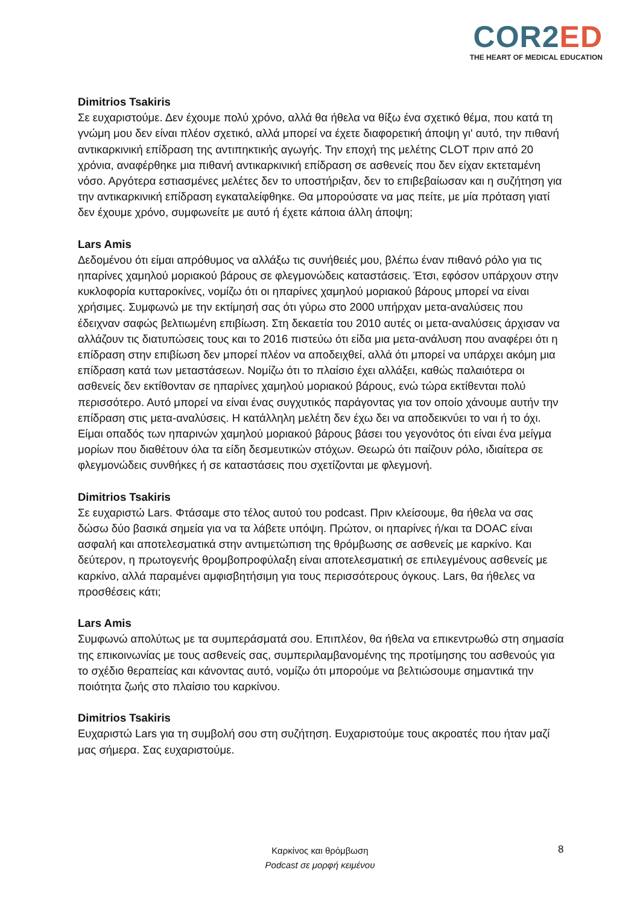COR2 ED
THE HEART OF MEDICAL EDUCATION
Dimitrios Tsakiris
Σε ευχαριστούμε. Δεν έχουμε πολύ χρόνο, αλλά θα ήθελα να θίξω ένα σχετικό θέμα, που κατά τη γνώμη μου δεν είναι πλέον σχετικό, αλλά μπορεί να έχετε διαφορετική άποψη γι' αυτό, την πιθανή αντικαρκινική επίδραση της αντιπηκτικής αγωγής. Την εποχή της μελέτης CLOT πριν από 20 χρόνια, αναφέρθηκε μια πιθανή αντικαρκινική επίδραση σε ασθενείς που δεν είχαν εκτεταμένη νόσο. Αργότερα εστιασμένες μελέτες δεν το υποστήριξαν, δεν το επιβεβαίωσαν και η συζήτηση για την αντικαρκινική επίδραση εγκαταλείφθηκε. Θα μπορούσατε να μας πείτε, με μία πρόταση γιατί δεν έχουμε χρόνο, συμφωνείτε με αυτό ή έχετε κάποια άλλη άποψη;
Lars Amis
Δεδομένου ότι είμαι απρόθυμος να αλλάξω τις συνήθειές μου, βλέπω έναν πιθανό ρόλο για τις ηπαρίνες χαμηλού μοριακού βάρους σε φλεγμονώδεις καταστάσεις. Έτσι, εφόσον υπάρχουν στην κυκλοφορία κυτταροκίνες, νομίζω ότι οι ηπαρίνες χαμηλού μοριακού βάρους μπορεί να είναι χρήσιμες. Συμφωνώ με την εκτίμησή σας ότι γύρω στο 2000 υπήρχαν μετα-αναλύσεις που έδειχναν σαφώς βελτιωμένη επιβίωση. Στη δεκαετία του 2010 αυτές οι μετα-αναλύσεις άρχισαν να αλλάζουν τις διατυπώσεις τους και το 2016 πιστεύω ότι είδα μια μετα-ανάλυση που αναφέρει ότι η επίδραση στην επιβίωση δεν μπορεί πλέον να αποδειχθεί, αλλά ότι μπορεί να υπάρχει ακόμη μια επίδραση κατά των μεταστάσεων. Νομίζω ότι το πλαίσιο έχει αλλάξει, καθώς παλαιότερα οι ασθενείς δεν εκτίθονταν σε ηπαρίνες χαμηλού μοριακού βάρους, ενώ τώρα εκτίθενται πολύ περισσότερο. Αυτό μπορεί να είναι ένας συγχυτικός παράγοντας για τον οποίο χάνουμε αυτήν την επίδραση στις μετα-αναλύσεις. Η κατάλληλη μελέτη δεν έχω δει να αποδεικνύει το ναι ή το όχι. Είμαι οπαδός των ηπαρινών χαμηλού μοριακού βάρους βάσει του γεγονότος ότι είναι ένα μείγμα μορίων που διαθέτουν όλα τα είδη δεσμευτικών στόχων. Θεωρώ ότι παίζουν ρόλο, ιδιαίτερα σε φλεγμονώδεις συνθήκες ή σε καταστάσεις που σχετίζονται με φλεγμονή.
Dimitrios Tsakiris
Σε ευχαριστώ Lars. Φτάσαμε στο τέλος αυτού του podcast. Πριν κλείσουμε, θα ήθελα να σας δώσω δύο βασικά σημεία για να τα λάβετε υπόψη. Πρώτον, οι ηπαρίνες ή/και τα DOAC είναι ασφαλή και αποτελεσματικά στην αντιμετώπιση της θρόμβωσης σε ασθενείς με καρκίνο. Και δεύτερον, η πρωτογενής θρομβοπροφύλαξη είναι αποτελεσματική σε επιλεγμένους ασθενείς με καρκίνο, αλλά παραμένει αμφισβητήσιμη για τους περισσότερους όγκους. Lars, θα ήθελες να προσθέσεις κάτι;
Lars Amis
Συμφωνώ απολύτως με τα συμπεράσματά σου. Επιπλέον, θα ήθελα να επικεντρωθώ στη σημασία της επικοινωνίας με τους ασθενείς σας, συμπεριλαμβανομένης της προτίμησης του ασθενούς για το σχέδιο θεραπείας και κάνοντας αυτό, νομίζω ότι μπορούμε να βελτιώσουμε σημαντικά την ποιότητα ζωής στο πλαίσιο του καρκίνου.
Dimitrios Tsakiris
Ευχαριστώ Lars για τη συμβολή σου στη συζήτηση. Ευχαριστούμε τους ακροατές που ήταν μαζί μας σήμερα. Σας ευχαριστούμε.
Καρκίνος και θρόμβωση
Podcast σε μορφή κειμένου
8